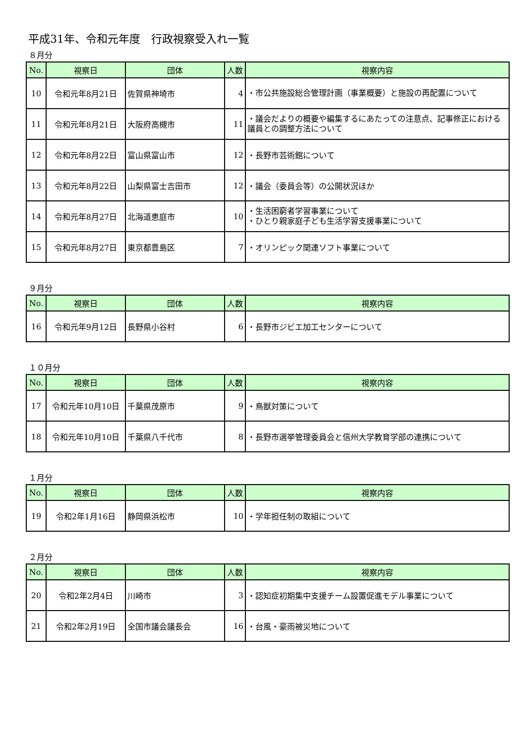平成31年、令和元年度　行政視察受入れ一覧
８月分
| No. | 視察日 | 団体 | 人数 | 視察内容 |
| --- | --- | --- | --- | --- |
| 10 | 令和元年8月21日 | 佐賀県神埼市 | 4 | ・市公共施設総合管理計画（事業概要）と施設の再配置について |
| 11 | 令和元年8月21日 | 大阪府高槻市 | 11 | ・議会だよりの概要や編集するにあたっての注意点、記事修正における議員との調整方法について |
| 12 | 令和元年8月22日 | 富山県富山市 | 12 | ・長野市芸術館について |
| 13 | 令和元年8月22日 | 山梨県富士吉田市 | 12 | ・議会（委員会等）の公開状況ほか |
| 14 | 令和元年8月27日 | 北海道恵庭市 | 10 | ・生活困窮者学習事業について ・ひとり親家庭子ども生活学習支援事業について |
| 15 | 令和元年8月27日 | 東京都豊島区 | 7 | ・オリンピック関連ソフト事業について |
９月分
| No. | 視察日 | 団体 | 人数 | 視察内容 |
| --- | --- | --- | --- | --- |
| 16 | 令和元年9月12日 | 長野県小谷村 | 6 | ・長野市ジビエ加工センターについて |
１０月分
| No. | 視察日 | 団体 | 人数 | 視察内容 |
| --- | --- | --- | --- | --- |
| 17 | 令和元年10月10日 | 千葉県茂原市 | 9 | ・鳥獣対策について |
| 18 | 令和元年10月10日 | 千葉県八千代市 | 8 | ・長野市選挙管理委員会と信州大学教育学部の連携について |
１月分
| No. | 視察日 | 団体 | 人数 | 視察内容 |
| --- | --- | --- | --- | --- |
| 19 | 令和2年1月16日 | 静岡県浜松市 | 10 | ・学年担任制の取組について |
２月分
| No. | 視察日 | 団体 | 人数 | 視察内容 |
| --- | --- | --- | --- | --- |
| 20 | 令和2年2月4日 | 川崎市 | 3 | ・認知症初期集中支援チーム設置促進モデル事業について |
| 21 | 令和2年2月19日 | 全国市議会議長会 | 16 | ・台風・豪雨被災地について |